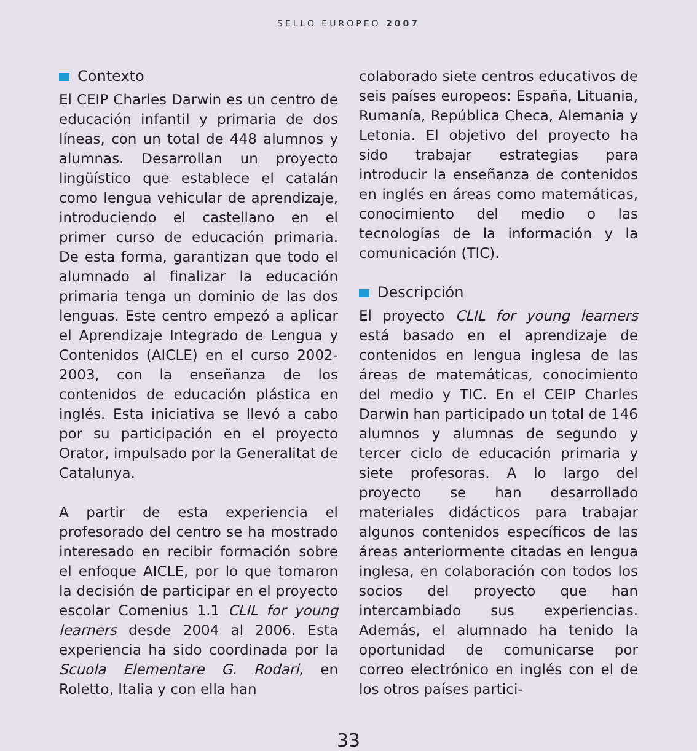SELLO EUROPEO 2007
Contexto
El CEIP Charles Darwin es un centro de educación infantil y primaria de dos líneas, con un total de 448 alumnos y alumnas. Desarrollan un proyecto lingüístico que establece el catalán como lengua vehicular de aprendizaje, introduciendo el castellano en el primer curso de educación primaria. De esta forma, garantizan que todo el alumnado al finalizar la educación primaria tenga un dominio de las dos lenguas. Este centro empezó a aplicar el Aprendizaje Integrado de Lengua y Contenidos (AICLE) en el curso 2002-2003, con la enseñanza de los contenidos de educación plástica en inglés. Esta iniciativa se llevó a cabo por su participación en el proyecto Orator, impulsado por la Generalitat de Catalunya.
A partir de esta experiencia el profesorado del centro se ha mostrado interesado en recibir formación sobre el enfoque AICLE, por lo que tomaron la decisión de participar en el proyecto escolar Comenius 1.1 CLIL for young learners desde 2004 al 2006. Esta experiencia ha sido coordinada por la Scuola Elementare G. Rodari, en Roletto, Italia y con ella han
colaborado siete centros educativos de seis países europeos: España, Lituania, Rumanía, República Checa, Alemania y Letonia. El objetivo del proyecto ha sido trabajar estrategias para introducir la enseñanza de contenidos en inglés en áreas como matemáticas, conocimiento del medio o las tecnologías de la información y la comunicación (TIC).
Descripción
El proyecto CLIL for young learners está basado en el aprendizaje de contenidos en lengua inglesa de las áreas de matemáticas, conocimiento del medio y TIC. En el CEIP Charles Darwin han participado un total de 146 alumnos y alumnas de segundo y tercer ciclo de educación primaria y siete profesoras. A lo largo del proyecto se han desarrollado materiales didácticos para trabajar algunos contenidos específicos de las áreas anteriormente citadas en lengua inglesa, en colaboración con todos los socios del proyecto que han intercambiado sus experiencias. Además, el alumnado ha tenido la oportunidad de comunicarse por correo electrónico en inglés con el de los otros países partici-
33